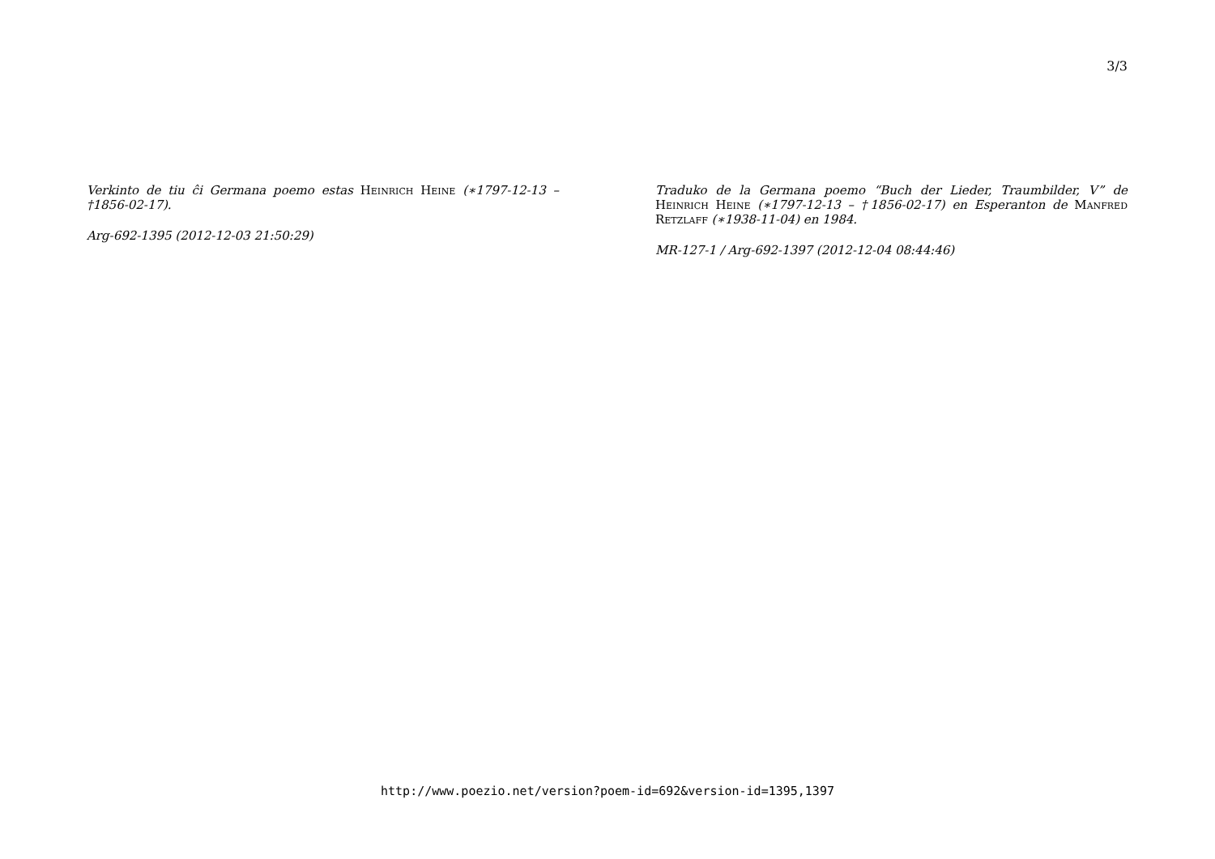3/3
Verkinto de tiu ĉi Germana poemo estas Heinrich Heine (∗1797-12-13 – †1856-02-17).
Arg-692-1395 (2012-12-03 21:50:29)
Traduko de la Germana poemo “Buch der Lieder, Traumbilder, V” de Heinrich Heine (∗1797-12-13 – †1856-02-17) en Esperanton de Manfred Retzlaff (∗1938-11-04) en 1984.
MR-127-1 / Arg-692-1397 (2012-12-04 08:44:46)
http://www.poezio.net/version?poem-id=692&version-id=1395,1397